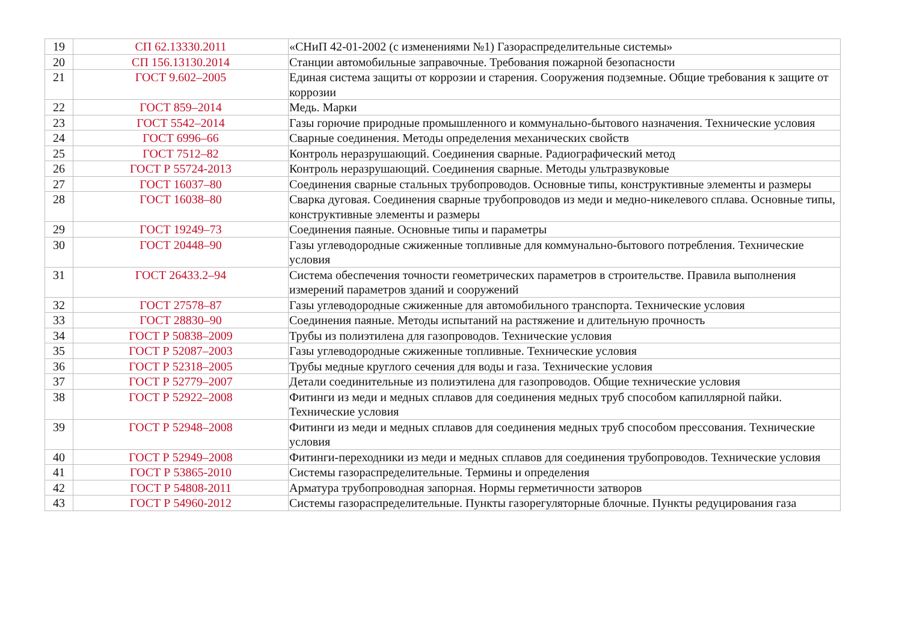| 19 | СП 62.13330.2011 | «СНиП 42-01-2002 (с изменениями №1) Газораспределительные системы» |
| 20 | СП 156.13130.2014 | Станции автомобильные заправочные. Требования пожарной безопасности |
| 21 | ГОСТ 9.602–2005 | Единая система защиты от коррозии и старения. Сооружения подземные. Общие требования к защите от коррозии |
| 22 | ГОСТ 859–2014 | Медь. Марки |
| 23 | ГОСТ 5542–2014 | Газы горючие природные промышленного и коммунально-бытового назначения. Технические условия |
| 24 | ГОСТ 6996–66 | Сварные соединения. Методы определения механических свойств |
| 25 | ГОСТ 7512–82 | Контроль неразрушающий. Соединения сварные. Радиографический метод |
| 26 | ГОСТ Р 55724-2013 | Контроль неразрушающий. Соединения сварные. Методы ультразвуковые |
| 27 | ГОСТ 16037–80 | Соединения сварные стальных трубопроводов. Основные типы, конструктивные элементы и размеры |
| 28 | ГОСТ 16038–80 | Сварка дуговая. Соединения сварные трубопроводов из меди и медно-никелевого сплава. Основные типы, конструктивные элементы и размеры |
| 29 | ГОСТ 19249–73 | Соединения паяные. Основные типы и параметры |
| 30 | ГОСТ 20448–90 | Газы углеводородные сжиженные топливные для коммунально-бытового потребления. Технические условия |
| 31 | ГОСТ 26433.2–94 | Система обеспечения точности геометрических параметров в строительстве. Правила выполнения измерений параметров зданий и сооружений |
| 32 | ГОСТ 27578–87 | Газы углеводородные сжиженные для автомобильного транспорта. Технические условия |
| 33 | ГОСТ 28830–90 | Соединения паяные. Методы испытаний на растяжение и длительную прочность |
| 34 | ГОСТ Р 50838–2009 | Трубы из полиэтилена для газопроводов. Технические условия |
| 35 | ГОСТ Р 52087–2003 | Газы углеводородные сжиженные топливные. Технические условия |
| 36 | ГОСТ Р 52318–2005 | Трубы медные круглого сечения для воды и газа. Технические условия |
| 37 | ГОСТ Р 52779–2007 | Детали соединительные из полиэтилена для газопроводов. Общие технические условия |
| 38 | ГОСТ Р 52922–2008 | Фитинги из меди и медных сплавов для соединения медных труб способом капиллярной пайки. Технические условия |
| 39 | ГОСТ Р 52948–2008 | Фитинги из меди и медных сплавов для соединения медных труб способом прессования. Технические условия |
| 40 | ГОСТ Р 52949–2008 | Фитинги-переходники из меди и медных сплавов для соединения трубопроводов. Технические условия |
| 41 | ГОСТ Р 53865-2010 | Системы газораспределительные. Термины и определения |
| 42 | ГОСТ Р 54808-2011 | Арматура трубопроводная запорная. Нормы герметичности затворов |
| 43 | ГОСТ Р 54960-2012 | Системы газораспределительные. Пункты газорегуляторные блочные. Пункты редуцирования газа |